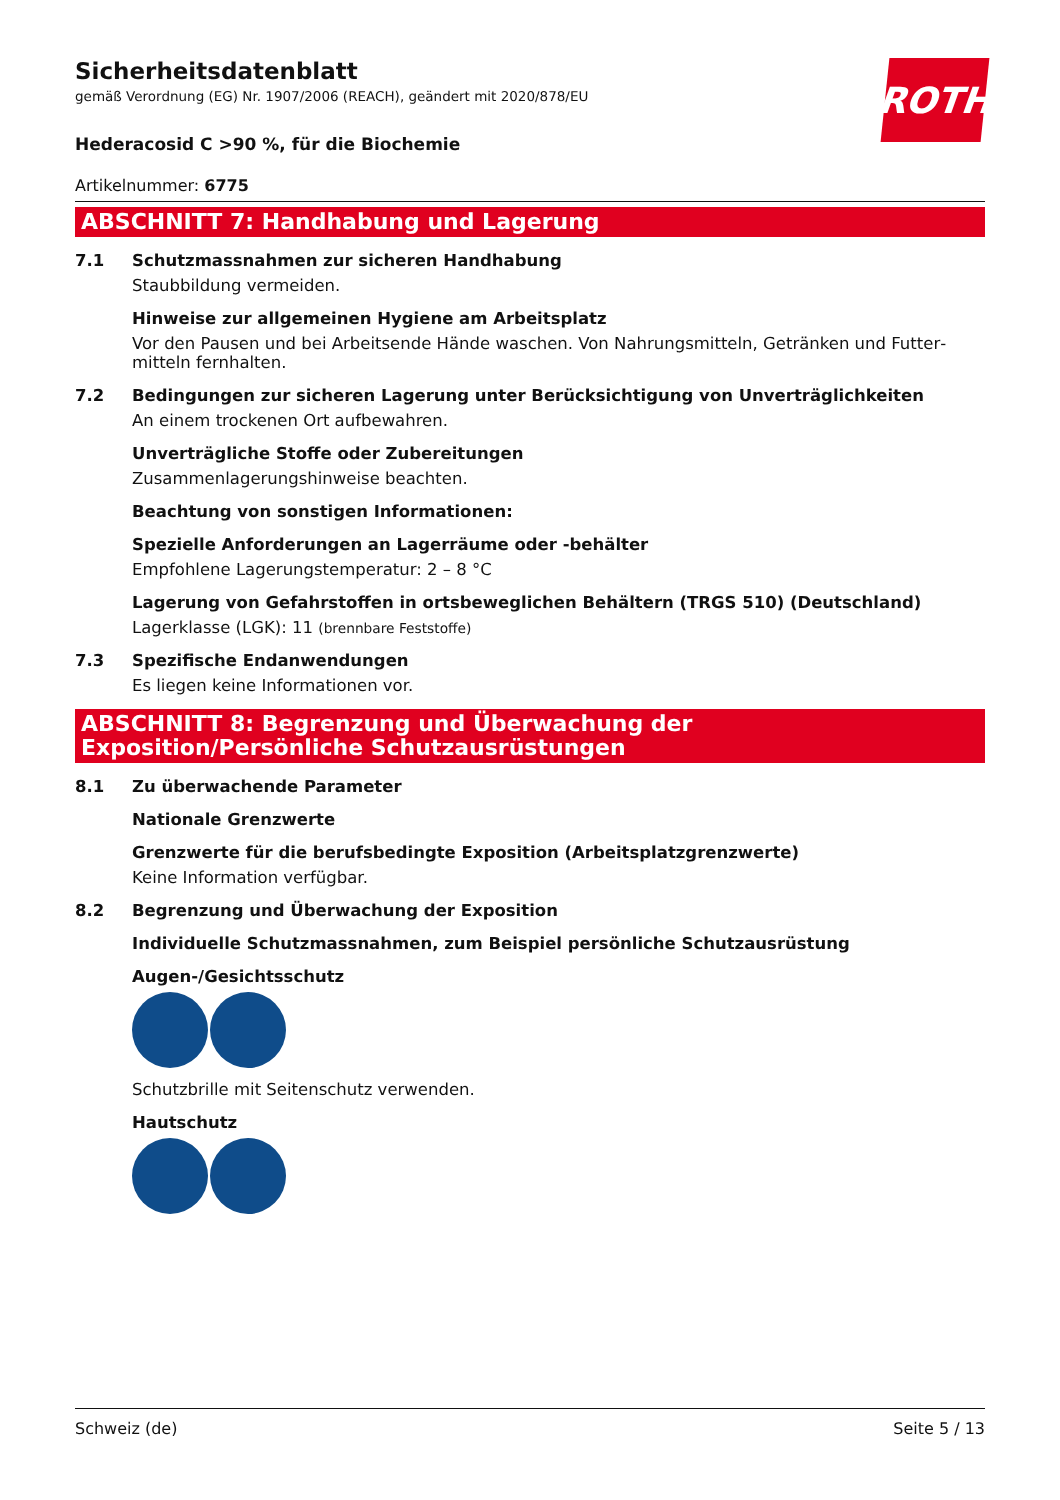ROTH
Sicherheitsdatenblatt
gemäß Verordnung (EG) Nr. 1907/2006 (REACH), geändert mit 2020/878/EU
Hederacosid C >90 %, für die Biochemie
Artikelnummer: 6775
ABSCHNITT 7: Handhabung und Lagerung
7.1 Schutzmassnahmen zur sicheren Handhabung
Staubbildung vermeiden.
Hinweise zur allgemeinen Hygiene am Arbeitsplatz
Vor den Pausen und bei Arbeitsende Hände waschen. Von Nahrungsmitteln, Getränken und Futter­mitteln fernhalten.
7.2 Bedingungen zur sicheren Lagerung unter Berücksichtigung von Unverträglichkeiten
An einem trockenen Ort aufbewahren.
Unverträgliche Stoffe oder Zubereitungen
Zusammenlagerungshinweise beachten.
Beachtung von sonstigen Informationen:
Spezielle Anforderungen an Lagerräume oder -behälter
Empfohlene Lagerungstemperatur: 2 – 8 °C
Lagerung von Gefahrstoffen in ortsbeweglichen Behältern (TRGS 510) (Deutschland)
Lagerklasse (LGK): 11 (brennbare Feststoffe)
7.3 Spezifische Endanwendungen
Es liegen keine Informationen vor.
ABSCHNITT 8: Begrenzung und Überwachung der Exposition/Persönliche Schutzausrüstungen
8.1 Zu überwachende Parameter
Nationale Grenzwerte
Grenzwerte für die berufsbedingte Exposition (Arbeitsplatzgrenzwerte)
Keine Information verfügbar.
8.2 Begrenzung und Überwachung der Exposition
Individuelle Schutzmassnahmen, zum Beispiel persönliche Schutzausrüstung
Augen-/Gesichtsschutz
Schutzbrille mit Seitenschutz verwenden.
Hautschutz
Schweiz (de) Seite 5 / 13